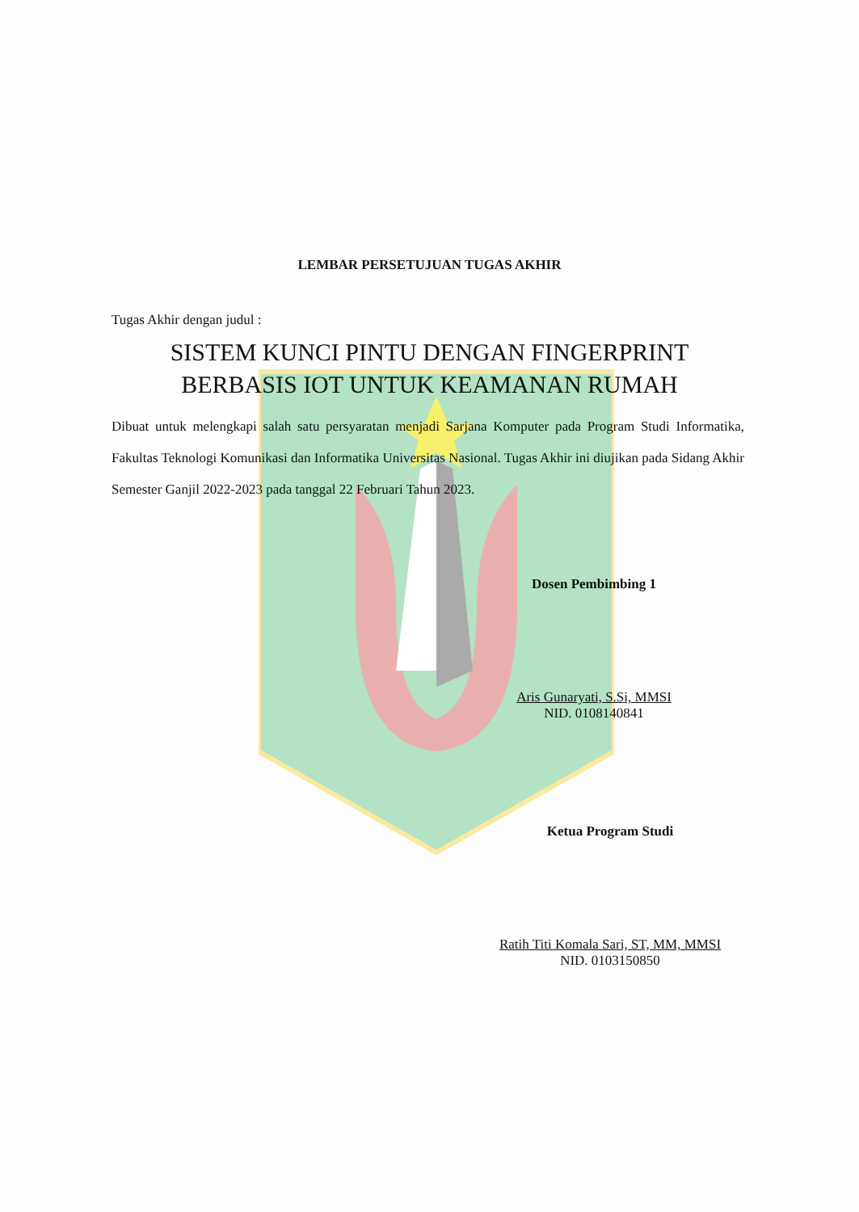LEMBAR PERSETUJUAN TUGAS AKHIR
Tugas Akhir dengan judul :
SISTEM KUNCI PINTU DENGAN FINGERPRINT
BERBASIS IOT UNTUK KEAMANAN RUMAH
Dibuat untuk melengkapi salah satu persyaratan menjadi Sarjana Komputer pada Program Studi Informatika, Fakultas Teknologi Komunikasi dan Informatika Universitas Nasional. Tugas Akhir ini diujikan pada Sidang Akhir Semester Ganjil 2022-2023 pada tanggal 22 Februari Tahun 2023.
Dosen Pembimbing 1
Aris Gunaryati, S.Si, MMSI
NID. 0108140841
Ketua Program Studi
Ratih Titi Komala Sari, ST, MM, MMSI
NID. 0103150850